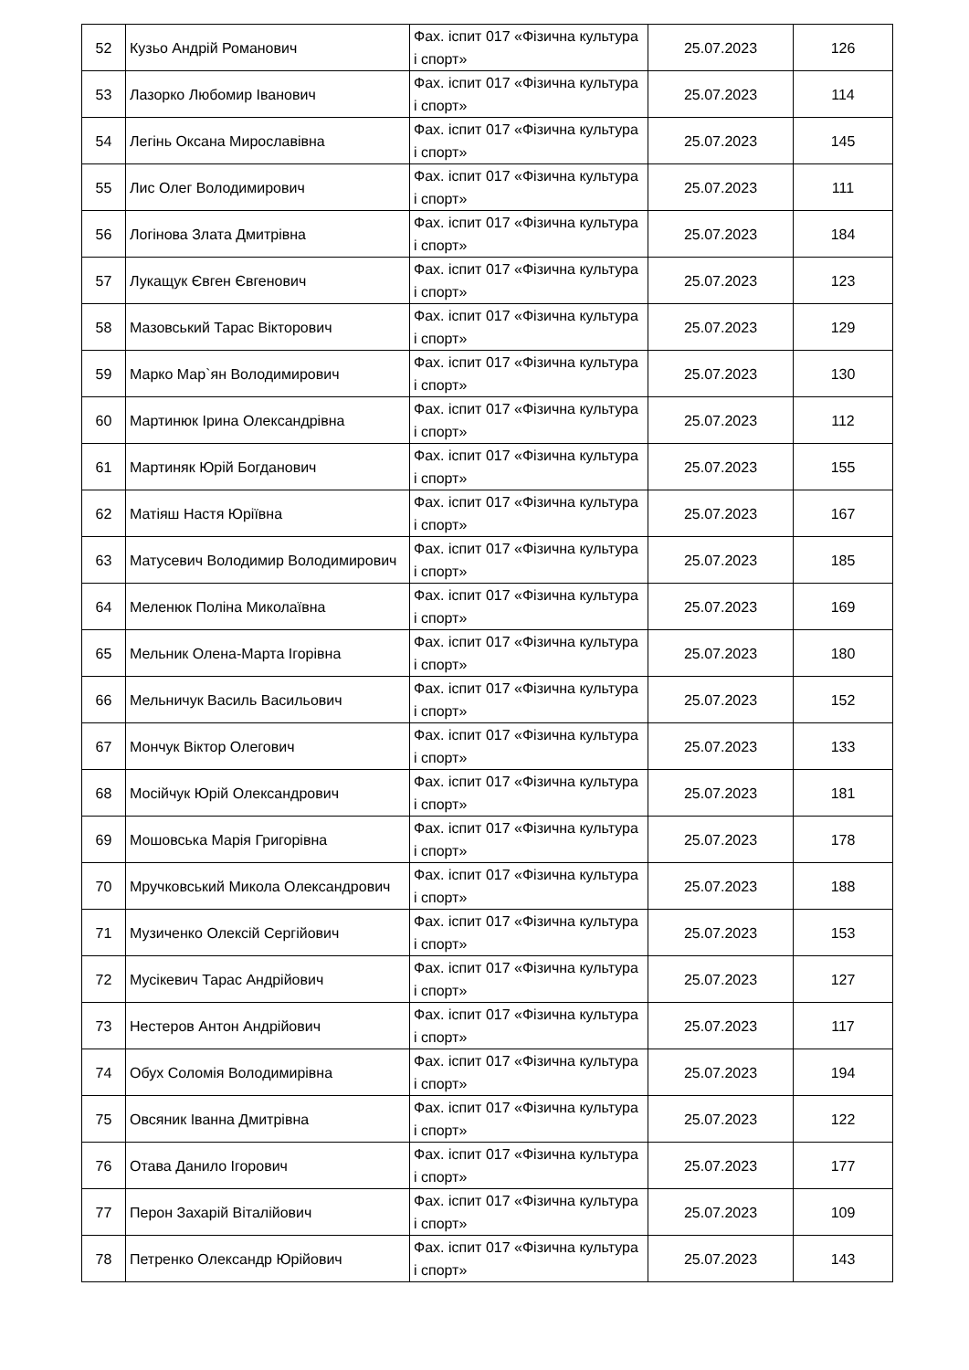| 52 | Кузьо Андрій Романович | Фах. іспит 017 «Фізична культура і спорт» | 25.07.2023 | 126 |
| 53 | Лазорко Любомир Іванович | Фах. іспит 017 «Фізична культура і спорт» | 25.07.2023 | 114 |
| 54 | Легінь Оксана Мирославівна | Фах. іспит 017 «Фізична культура і спорт» | 25.07.2023 | 145 |
| 55 | Лис Олег Володимирович | Фах. іспит 017 «Фізична культура і спорт» | 25.07.2023 | 111 |
| 56 | Логінова Злата Дмитрівна | Фах. іспит 017 «Фізична культура і спорт» | 25.07.2023 | 184 |
| 57 | Лукащук Євген Євгенович | Фах. іспит 017 «Фізична культура і спорт» | 25.07.2023 | 123 |
| 58 | Мазовський Тарас Вікторович | Фах. іспит 017 «Фізична культура і спорт» | 25.07.2023 | 129 |
| 59 | Марко Мар`ян Володимирович | Фах. іспит 017 «Фізична культура і спорт» | 25.07.2023 | 130 |
| 60 | Мартинюк Ірина Олександрівна | Фах. іспит 017 «Фізична культура і спорт» | 25.07.2023 | 112 |
| 61 | Мартиняк Юрій Богданович | Фах. іспит 017 «Фізична культура і спорт» | 25.07.2023 | 155 |
| 62 | Матіяш Настя Юріївна | Фах. іспит 017 «Фізична культура і спорт» | 25.07.2023 | 167 |
| 63 | Матусевич Володимир Володимирович | Фах. іспит 017 «Фізична культура і спорт» | 25.07.2023 | 185 |
| 64 | Меленюк Поліна Миколаївна | Фах. іспит 017 «Фізична культура і спорт» | 25.07.2023 | 169 |
| 65 | Мельник Олена-Марта Ігорівна | Фах. іспит 017 «Фізична культура і спорт» | 25.07.2023 | 180 |
| 66 | Мельничук Василь Васильович | Фах. іспит 017 «Фізична культура і спорт» | 25.07.2023 | 152 |
| 67 | Мончук Віктор Олегович | Фах. іспит 017 «Фізична культура і спорт» | 25.07.2023 | 133 |
| 68 | Мосійчук Юрій Олександрович | Фах. іспит 017 «Фізична культура і спорт» | 25.07.2023 | 181 |
| 69 | Мошовська Марія Григорівна | Фах. іспит 017 «Фізична культура і спорт» | 25.07.2023 | 178 |
| 70 | Мручковський Микола Олександрович | Фах. іспит 017 «Фізична культура і спорт» | 25.07.2023 | 188 |
| 71 | Музиченко Олексій Сергійович | Фах. іспит 017 «Фізична культура і спорт» | 25.07.2023 | 153 |
| 72 | Мусікевич Тарас Андрійович | Фах. іспит 017 «Фізична культура і спорт» | 25.07.2023 | 127 |
| 73 | Нестеров Антон Андрійович | Фах. іспит 017 «Фізична культура і спорт» | 25.07.2023 | 117 |
| 74 | Обух Соломія Володимирівна | Фах. іспит 017 «Фізична культура і спорт» | 25.07.2023 | 194 |
| 75 | Овсяник Іванна Дмитрівна | Фах. іспит 017 «Фізична культура і спорт» | 25.07.2023 | 122 |
| 76 | Отава Данило Ігорович | Фах. іспит 017 «Фізична культура і спорт» | 25.07.2023 | 177 |
| 77 | Перон Захарій Віталійович | Фах. іспит 017 «Фізична культура і спорт» | 25.07.2023 | 109 |
| 78 | Петренко Олександр Юрійович | Фах. іспит 017 «Фізична культура і спорт» | 25.07.2023 | 143 |